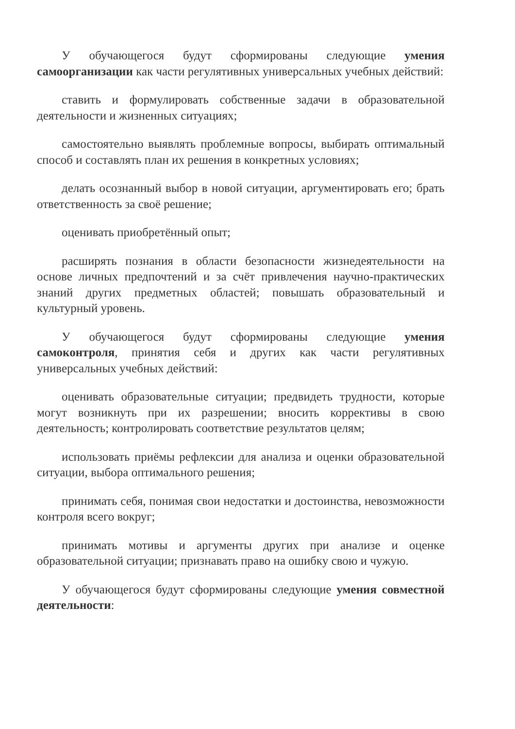У обучающегося будут сформированы следующие умения самоорганизации как части регулятивных универсальных учебных действий:
ставить и формулировать собственные задачи в образовательной деятельности и жизненных ситуациях;
самостоятельно выявлять проблемные вопросы, выбирать оптимальный способ и составлять план их решения в конкретных условиях;
делать осознанный выбор в новой ситуации, аргументировать его; брать ответственность за своё решение;
оценивать приобретённый опыт;
расширять познания в области безопасности жизнедеятельности на основе личных предпочтений и за счёт привлечения научно-практических знаний других предметных областей; повышать образовательный и культурный уровень.
У обучающегося будут сформированы следующие умения самоконтроля, принятия себя и других как части регулятивных универсальных учебных действий:
оценивать образовательные ситуации; предвидеть трудности, которые могут возникнуть при их разрешении; вносить коррективы в свою деятельность; контролировать соответствие результатов целям;
использовать приёмы рефлексии для анализа и оценки образовательной ситуации, выбора оптимального решения;
принимать себя, понимая свои недостатки и достоинства, невозможности контроля всего вокруг;
принимать мотивы и аргументы других при анализе и оценке образовательной ситуации; признавать право на ошибку свою и чужую.
У обучающегося будут сформированы следующие умения совместной деятельности: